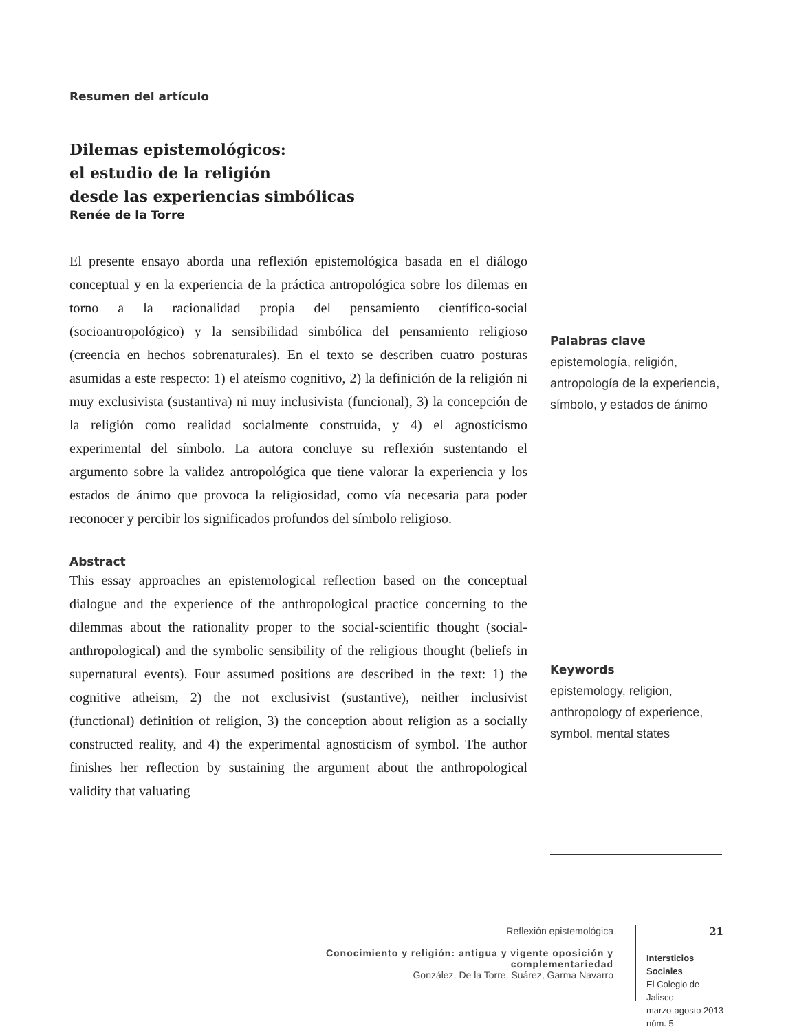Resumen del artículo
Dilemas epistemológicos:
el estudio de la religión
desde las experiencias simbólicas
Renée de la Torre
El presente ensayo aborda una reflexión epistemológica basada en el diálogo conceptual y en la experiencia de la práctica antropológica sobre los dilemas en torno a la racionalidad propia del pensamiento científico-social (socioantropológico) y la sensibilidad simbólica del pensamiento religioso (creencia en hechos sobrenaturales). En el texto se describen cuatro posturas asumidas a este respecto: 1) el ateísmo cognitivo, 2) la definición de la religión ni muy exclusivista (sustantiva) ni muy inclusivista (funcional), 3) la concepción de la religión como realidad socialmente construida, y 4) el agnosticismo experimental del símbolo. La autora concluye su reflexión sustentando el argumento sobre la validez antropológica que tiene valorar la experiencia y los estados de ánimo que provoca la religiosidad, como vía necesaria para poder reconocer y percibir los significados profundos del símbolo religioso.
Abstract
This essay approaches an epistemological reflection based on the conceptual dialogue and the experience of the anthropological practice concerning to the dilemmas about the rationality proper to the social-scientific thought (social-anthropological) and the symbolic sensibility of the religious thought (beliefs in supernatural events). Four assumed positions are described in the text: 1) the cognitive atheism, 2) the not exclusivist (sustantive), neither inclusivist (functional) definition of religion, 3) the conception about religion as a socially constructed reality, and 4) the experimental agnosticism of symbol. The author finishes her reflection by sustaining the argument about the anthropological validity that valuating
Palabras clave
epistemología, religión, antropología de la experiencia, símbolo, y estados de ánimo
Keywords
epistemology, religion, anthropology of experience, symbol, mental states
Reflexión epistemológica
Conocimiento y religión: antigua y vigente oposición y complementariedad
González, De la Torre, Suárez, Garma Navarro
21
Intersticios Sociales
El Colegio de Jalisco
marzo-agosto 2013
núm. 5